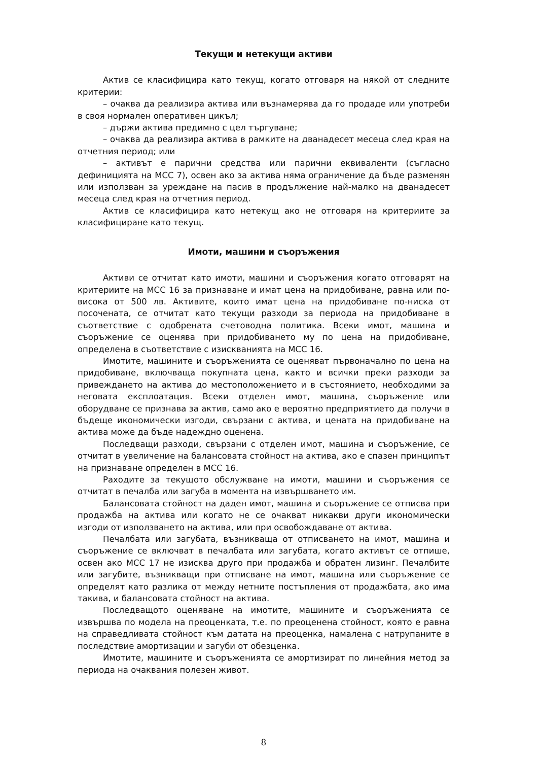Текущи и нетекущи активи
Актив се класифицира като текущ, когато отговаря на някой от следните критерии:
– очаква да реализира актива или възнамерява да го продаде или употреби в своя нормален оперативен цикъл;
– държи актива предимно с цел търгуване;
– очаква да реализира актива в рамките на дванадесет месеца след края на отчетния период; или
– активът е парични средства или парични еквиваленти (съгласно дефиницията на МСС 7), освен ако за актива няма ограничение да бъде разменян или използван за уреждане на пасив в продължение най-малко на дванадесет месеца след края на отчетния период.
Актив се класифицира като нетекущ ако не отговаря на критериите за класифициране като текущ.
Имоти, машини и съоръжения
Активи се отчитат като имоти, машини и съоръжения когато отговарят на критериите на МСС 16 за признаване и имат цена на придобиване, равна или по-висока от 500 лв. Активите, които имат цена на придобиване по-ниска от посочената, се отчитат като текущи разходи за периода на придобиване в съответствие с одобрената счетоводна политика. Всеки имот, машина и съоръжение се оценява при придобиването му по цена на придобиване, определена в съответствие с изискванията на МСС 16.
Имотите, машините и съоръженията се оценяват първоначално по цена на придобиване, включваща покупната цена, както и всички преки разходи за привеждането на актива до местоположението и в състоянието, необходими за неговата експлоатация. Всеки отделен имот, машина, съоръжение или оборудване се признава за актив, само ако е вероятно предприятието да получи в бъдеще икономически изгоди, свързани с актива, и цената на придобиване на актива може да бъде надеждно оценена.
Последващи разходи, свързани с отделен имот, машина и съоръжение, се отчитат в увеличение на балансовата стойност на актива, ако е спазен принципът на признаване определен в МСС 16.
Раходите за текущото обслужване на имоти, машини и съоръжения се отчитат в печалба или загуба в момента на извършването им.
Балансовата стойност на даден имот, машина и съоръжение се отписва при продажба на актива или когато не се очакват никакви други икономически изгоди от използването на актива, или при освобождаване от актива.
Печалбата или загубата, възникваща от отписването на имот, машина и съоръжение се включват в печалбата или загубата, когато активът се отпише, освен ако МСС 17 не изисква друго при продажба и обратен лизинг. Печалбите или загубите, възникващи при отписване на имот, машина или съоръжение се определят като разлика от между нетните постъпления от продажбата, ако има такива, и балансовата стойност на актива.
Последващото оценяване на имотите, машините и съоръженията се извършва по модела на преоценката, т.е. по преоценена стойност, която е равна на справедливата стойност към датата на преоценка, намалена с натрупаните в последствие амортизации и загуби от обезценка.
Имотите, машините и съоръженията се амортизират по линейния метод за периода на очаквания полезен живот.
8